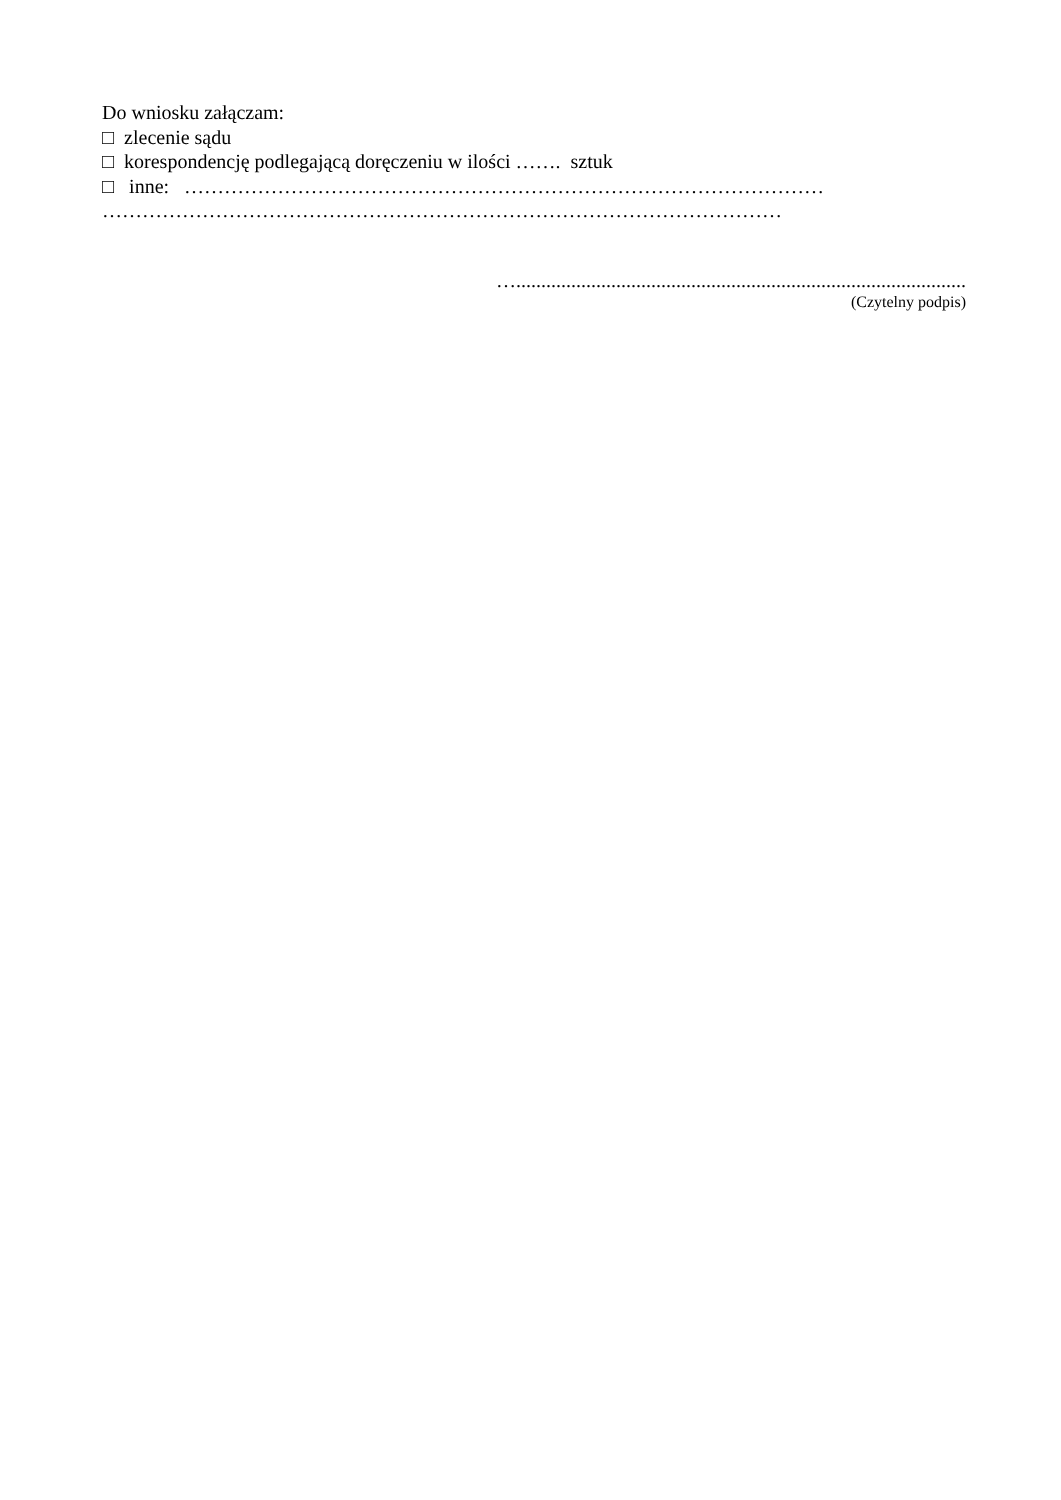Do wniosku załączam:
□ zlecenie sądu
□ korespondencję podlegającą doręczeniu w ilości ……. sztuk
□ inne: ……………………………………………………………………………………
…………………………………………………………………………………………
…..........................................................................................
(Czytelny podpis)